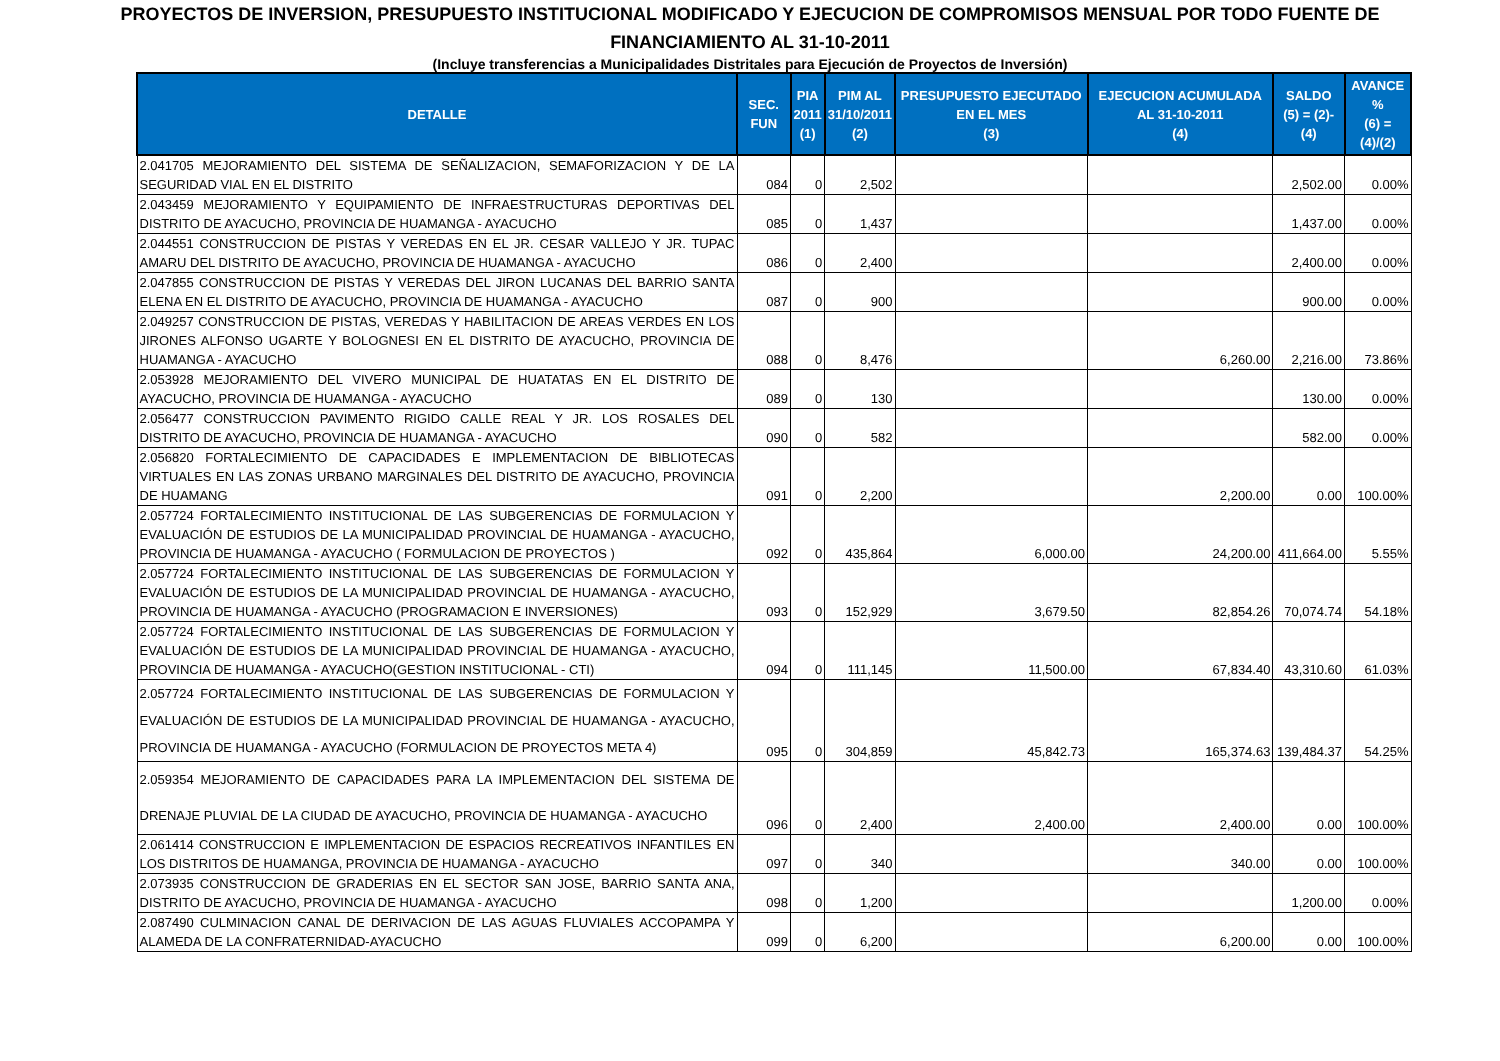PROYECTOS DE INVERSION, PRESUPUESTO INSTITUCIONAL MODIFICADO Y EJECUCION DE COMPROMISOS MENSUAL POR TODO FUENTE DE
FINANCIAMIENTO AL 31-10-2011
(Incluye transferencias a Municipalidades Distritales para Ejecución de Proyectos de Inversión)
| DETALLE | SEC. FUN | PIA 2011 (1) | PIM AL 31/10/2011 (2) | PRESUPUESTO EJECUTADO EN EL MES (3) | EJECUCION ACUMULADA AL 31-10-2011 (4) | SALDO (5) = (2)-(4) | AVANCE % (6) = (4)/(2) |
| --- | --- | --- | --- | --- | --- | --- | --- |
| 2.041705 MEJORAMIENTO DEL SISTEMA DE SEÑALIZACION, SEMAFORIZACION Y DE LA SEGURIDAD VIAL EN EL DISTRITO | 084 | 0 | 2,502 | | | 2,502.00 | 0.00% |
| 2.043459 MEJORAMIENTO Y EQUIPAMIENTO DE INFRAESTRUCTURAS DEPORTIVAS DEL DISTRITO DE AYACUCHO, PROVINCIA DE HUAMANGA - AYACUCHO | 085 | 0 | 1,437 | | | 1,437.00 | 0.00% |
| 2.044551 CONSTRUCCION DE PISTAS Y VEREDAS EN EL JR. CESAR VALLEJO Y JR. TUPAC AMARU DEL DISTRITO DE AYACUCHO, PROVINCIA DE HUAMANGA - AYACUCHO | 086 | 0 | 2,400 | | | 2,400.00 | 0.00% |
| 2.047855 CONSTRUCCION DE PISTAS Y VEREDAS DEL JIRON LUCANAS DEL BARRIO SANTA ELENA EN EL DISTRITO DE AYACUCHO, PROVINCIA DE HUAMANGA - AYACUCHO | 087 | 0 | 900 | | | 900.00 | 0.00% |
| 2.049257 CONSTRUCCION DE PISTAS, VEREDAS Y HABILITACION DE AREAS VERDES EN LOS JIRONES ALFONSO UGARTE Y BOLOGNESI EN EL DISTRITO DE AYACUCHO, PROVINCIA DE HUAMANGA - AYACUCHO | 088 | 0 | 8,476 | | 6,260.00 | 2,216.00 | 73.86% |
| 2.053928 MEJORAMIENTO DEL VIVERO MUNICIPAL DE HUATATAS EN EL DISTRITO DE AYACUCHO, PROVINCIA DE HUAMANGA - AYACUCHO | 089 | 0 | 130 | | | 130.00 | 0.00% |
| 2.056477 CONSTRUCCION PAVIMENTO RIGIDO CALLE REAL Y JR. LOS ROSALES DEL DISTRITO DE AYACUCHO, PROVINCIA DE HUAMANGA - AYACUCHO | 090 | 0 | 582 | | | 582.00 | 0.00% |
| 2.056820 FORTALECIMIENTO DE CAPACIDADES E IMPLEMENTACION DE BIBLIOTECAS VIRTUALES EN LAS ZONAS URBANO MARGINALES DEL DISTRITO DE AYACUCHO, PROVINCIA DE HUAMANG | 091 | 0 | 2,200 | | 2,200.00 | 0.00 | 100.00% |
| 2.057724 FORTALECIMIENTO INSTITUCIONAL DE LAS SUBGERENCIAS DE FORMULACION Y EVALUACIÓN DE ESTUDIOS DE LA MUNICIPALIDAD PROVINCIAL DE HUAMANGA - AYACUCHO, PROVINCIA DE HUAMANGA - AYACUCHO ( FORMULACION DE PROYECTOS ) | 092 | 0 | 435,864 | 6,000.00 | 24,200.00 | 411,664.00 | 5.55% |
| 2.057724 FORTALECIMIENTO INSTITUCIONAL DE LAS SUBGERENCIAS DE FORMULACION Y EVALUACIÓN DE ESTUDIOS DE LA MUNICIPALIDAD PROVINCIAL DE HUAMANGA - AYACUCHO, PROVINCIA DE HUAMANGA - AYACUCHO (PROGRAMACION E INVERSIONES) | 093 | 0 | 152,929 | 3,679.50 | 82,854.26 | 70,074.74 | 54.18% |
| 2.057724 FORTALECIMIENTO INSTITUCIONAL DE LAS SUBGERENCIAS DE FORMULACION Y EVALUACIÓN DE ESTUDIOS DE LA MUNICIPALIDAD PROVINCIAL DE HUAMANGA - AYACUCHO, PROVINCIA DE HUAMANGA - AYACUCHO(GESTION INSTITUCIONAL - CTI) | 094 | 0 | 111,145 | 11,500.00 | 67,834.40 | 43,310.60 | 61.03% |
| 2.057724 FORTALECIMIENTO INSTITUCIONAL DE LAS SUBGERENCIAS DE FORMULACION Y EVALUACIÓN DE ESTUDIOS DE LA MUNICIPALIDAD PROVINCIAL DE HUAMANGA - AYACUCHO, PROVINCIA DE HUAMANGA - AYACUCHO (FORMULACION DE PROYECTOS META 4) | 095 | 0 | 304,859 | 45,842.73 | 165,374.63 | 139,484.37 | 54.25% |
| 2.059354 MEJORAMIENTO DE CAPACIDADES PARA LA IMPLEMENTACION DEL SISTEMA DE DRENAJE PLUVIAL DE LA CIUDAD DE AYACUCHO, PROVINCIA DE HUAMANGA - AYACUCHO | 096 | 0 | 2,400 | 2,400.00 | 2,400.00 | 0.00 | 100.00% |
| 2.061414 CONSTRUCCION E IMPLEMENTACION DE ESPACIOS RECREATIVOS INFANTILES EN LOS DISTRITOS DE HUAMANGA, PROVINCIA DE HUAMANGA - AYACUCHO | 097 | 0 | 340 | | 340.00 | 0.00 | 100.00% |
| 2.073935 CONSTRUCCION DE GRADERIAS EN EL SECTOR SAN JOSE, BARRIO SANTA ANA, DISTRITO DE AYACUCHO, PROVINCIA DE HUAMANGA - AYACUCHO | 098 | 0 | 1,200 | | | 1,200.00 | 0.00% |
| 2.087490 CULMINACION CANAL DE DERIVACION DE LAS AGUAS FLUVIALES ACCOPAMPA Y ALAMEDA DE LA CONFRATERNIDAD-AYACUCHO | 099 | 0 | 6,200 | | 6,200.00 | 0.00 | 100.00% |